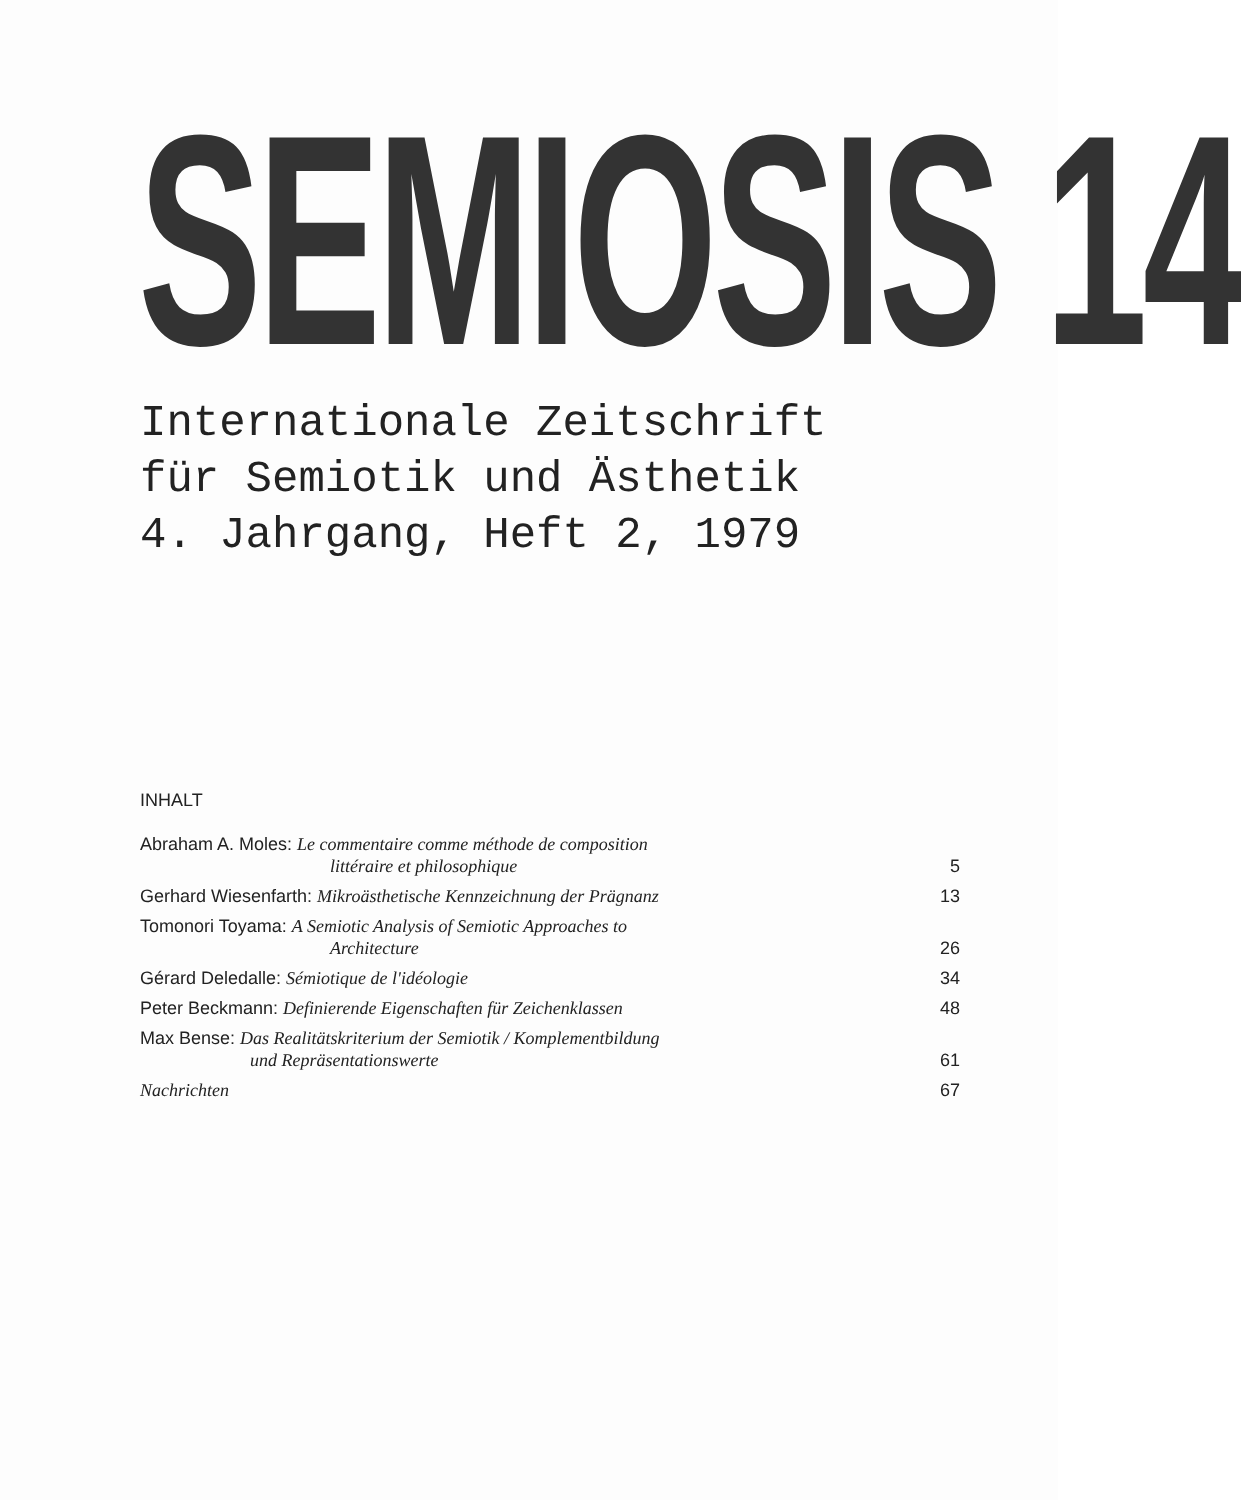SEMIOSIS 14
Internationale Zeitschrift
für Semiotik und Ästhetik
4. Jahrgang, Heft 2, 1979
INHALT
Abraham A. Moles: Le commentaire comme méthode de composition
littéraire et philosophique
5
Gerhard Wiesenfarth: Mikroästhetische Kennzeichnung der Prägnanz
13
Tomonori Toyama: A Semiotic Analysis of Semiotic Approaches to
Architecture
26
Gérard Deledalle: Sémiotique de l'idéologie
34
Peter Beckmann: Definierende Eigenschaften für Zeichenklassen
48
Max Bense: Das Realitätskriterium der Semiotik / Komplementbildung
und Repräsentationswerte
61
Nachrichten
67